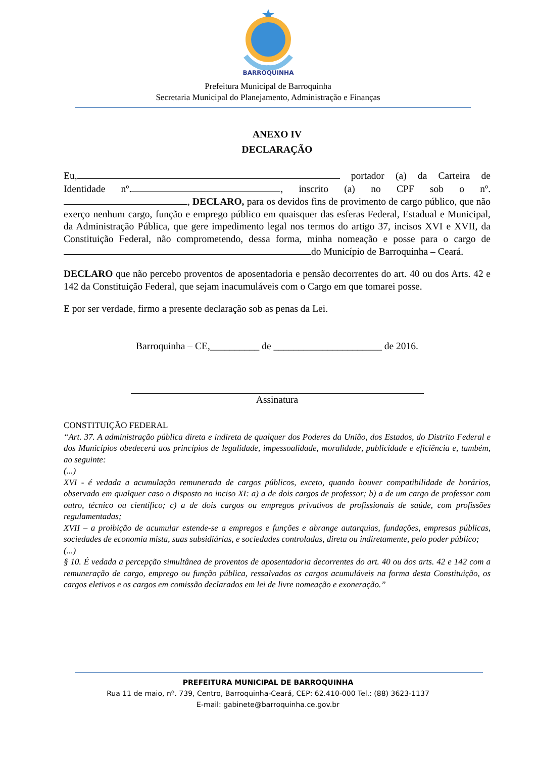BARROQUINHA
Prefeitura Municipal de Barroquinha
Secretaria Municipal do Planejamento, Administração e Finanças
ANEXO IV
DECLARAÇÃO
Eu, portador (a) da Carteira de Identidade nº. , inscrito (a) no CPF sob o nº. , DECLARO, para os devidos fins de provimento de cargo público, que não exerço nenhum cargo, função e emprego público em quaisquer das esferas Federal, Estadual e Municipal, da Administração Pública, que gere impedimento legal nos termos do artigo 37, incisos XVI e XVII, da Constituição Federal, não comprometendo, dessa forma, minha nomeação e posse para o cargo de do Município de Barroquinha – Ceará.
DECLARO que não percebo proventos de aposentadoria e pensão decorrentes do art. 40 ou dos Arts. 42 e 142 da Constituição Federal, que sejam inacumuláveis com o Cargo em que tomarei posse.
E por ser verdade, firmo a presente declaração sob as penas da Lei.
Barroquinha – CE,__________ de ______________________ de 2016.
Assinatura
CONSTITUIÇÃO FEDERAL
“Art. 37. A administração pública direta e indireta de qualquer dos Poderes da União, dos Estados, do Distrito Federal e dos Municípios obedecerá aos princípios de legalidade, impessoalidade, moralidade, publicidade e eficiência e, também, ao seguinte:
(...)
XVI - é vedada a acumulação remunerada de cargos públicos, exceto, quando houver compatibilidade de horários, observado em qualquer caso o disposto no inciso XI: a) a de dois cargos de professor; b) a de um cargo de professor com outro, técnico ou científico; c) a de dois cargos ou empregos privativos de profissionais de saúde, com profissões regulamentadas;
XVII – a proibição de acumular estende-se a empregos e funções e abrange autarquias, fundações, empresas públicas, sociedades de economia mista, suas subsidiárias, e sociedades controladas, direta ou indiretamente, pelo poder público;
(...)
§ 10. É vedada a percepção simultânea de proventos de aposentadoria decorrentes do art. 40 ou dos arts. 42 e 142 com a remuneração de cargo, emprego ou função pública, ressalvados os cargos acumuláveis na forma desta Constituição, os cargos eletivos e os cargos em comissão declarados em lei de livre nomeação e exoneração.”
PREFEITURA MUNICIPAL DE BARROQUINHA
Rua 11 de maio, nº. 739, Centro, Barroquinha-Ceará, CEP: 62.410-000 Tel.: (88) 3623-1137
E-mail: gabinete@barroquinha.ce.gov.br